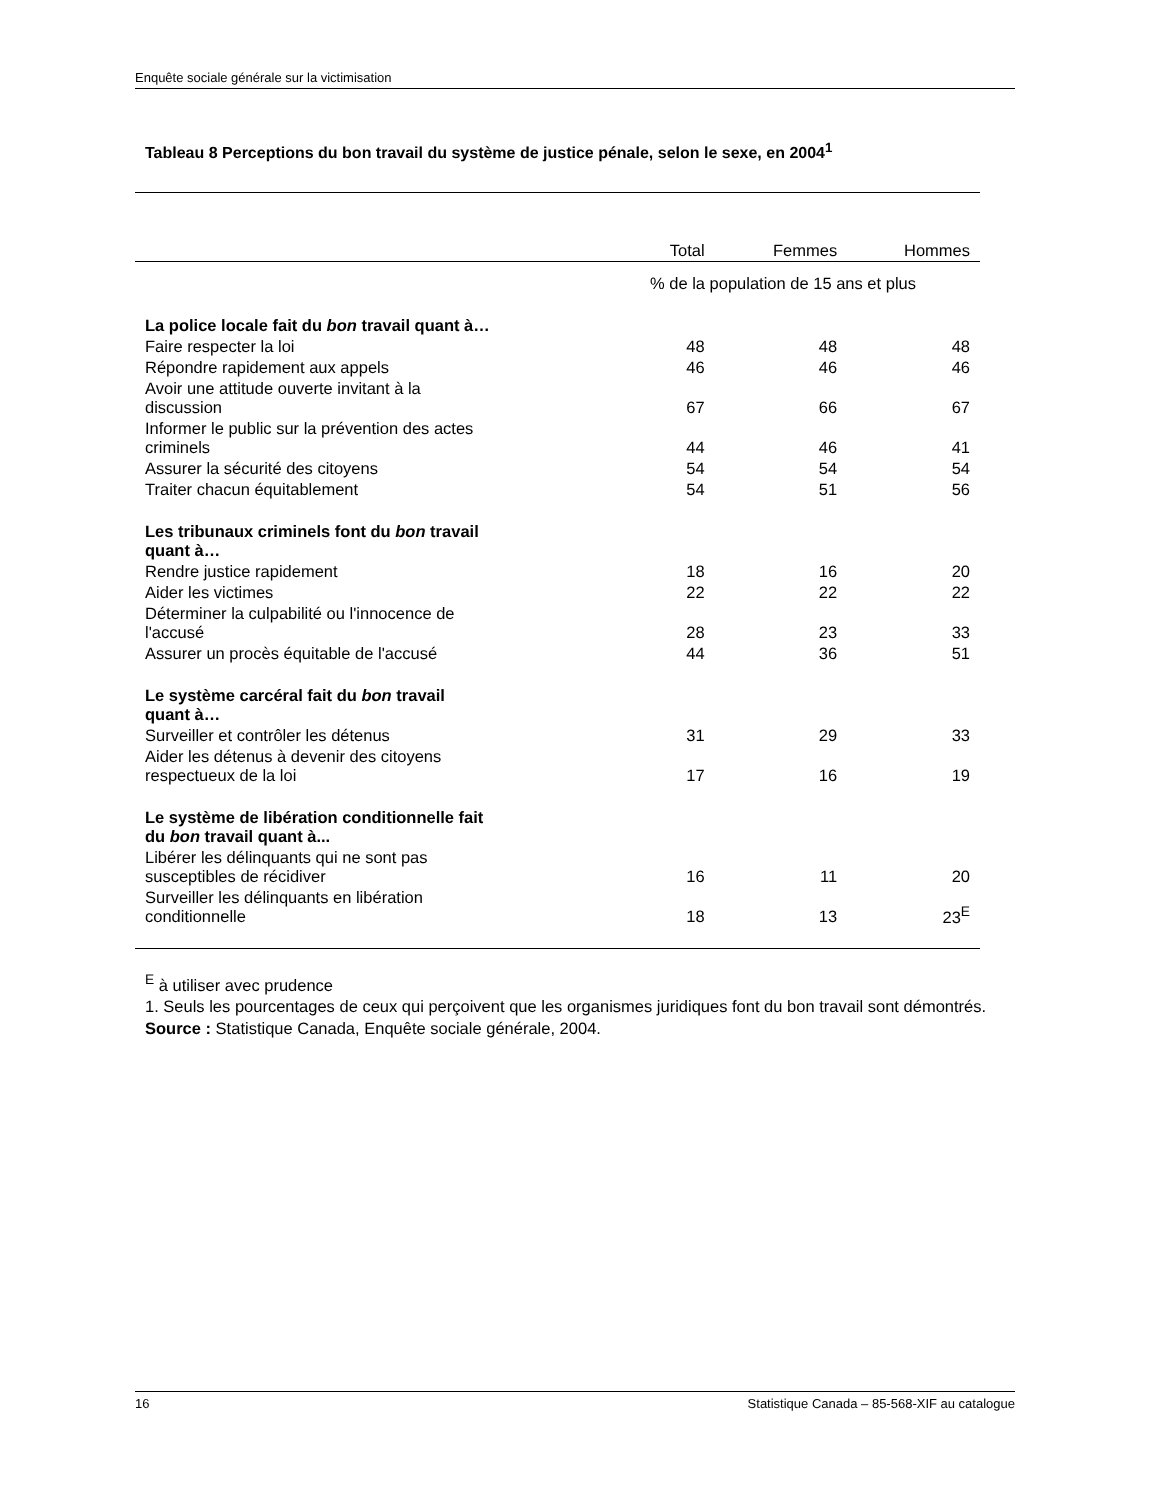Enquête sociale générale sur la victimisation
Tableau 8 Perceptions du bon travail du système de justice pénale, selon le sexe, en 2004<sup>1</sup>
| | Total | Femmes | Hommes |
| --- | --- | --- | --- |
| | % de la population de 15 ans et plus | | |
| La police locale fait du bon travail quant à… | | | |
| Faire respecter la loi | 48 | 48 | 48 |
| Répondre rapidement aux appels | 46 | 46 | 46 |
| Avoir une attitude ouverte invitant à la discussion | 67 | 66 | 67 |
| Informer le public sur la prévention des actes criminels | 44 | 46 | 41 |
| Assurer la sécurité des citoyens | 54 | 54 | 54 |
| Traiter chacun équitablement | 54 | 51 | 56 |
| Les tribunaux criminels font du bon travail quant à… | | | |
| Rendre justice rapidement | 18 | 16 | 20 |
| Aider les victimes | 22 | 22 | 22 |
| Déterminer la culpabilité ou l'innocence de l'accusé | 28 | 23 | 33 |
| Assurer un procès équitable de l'accusé | 44 | 36 | 51 |
| Le système carcéral fait du bon travail quant à… | | | |
| Surveiller et contrôler les détenus | 31 | 29 | 33 |
| Aider les détenus à devenir des citoyens respectueux de la loi | 17 | 16 | 19 |
| Le système de libération conditionnelle fait du bon travail quant à... | | | |
| Libérer les délinquants qui ne sont pas susceptibles de récidiver | 16 | 11 | 20 |
| Surveiller les délinquants en libération conditionnelle | 18 | 13 | 23<sup>E</sup> |
<sup>E</sup> à utiliser avec prudence
1. Seuls les pourcentages de ceux qui perçoivent que les organismes juridiques font du bon travail sont démontrés.
Source : Statistique Canada, Enquête sociale générale, 2004.
16 Statistique Canada – 85-568-XIF au catalogue